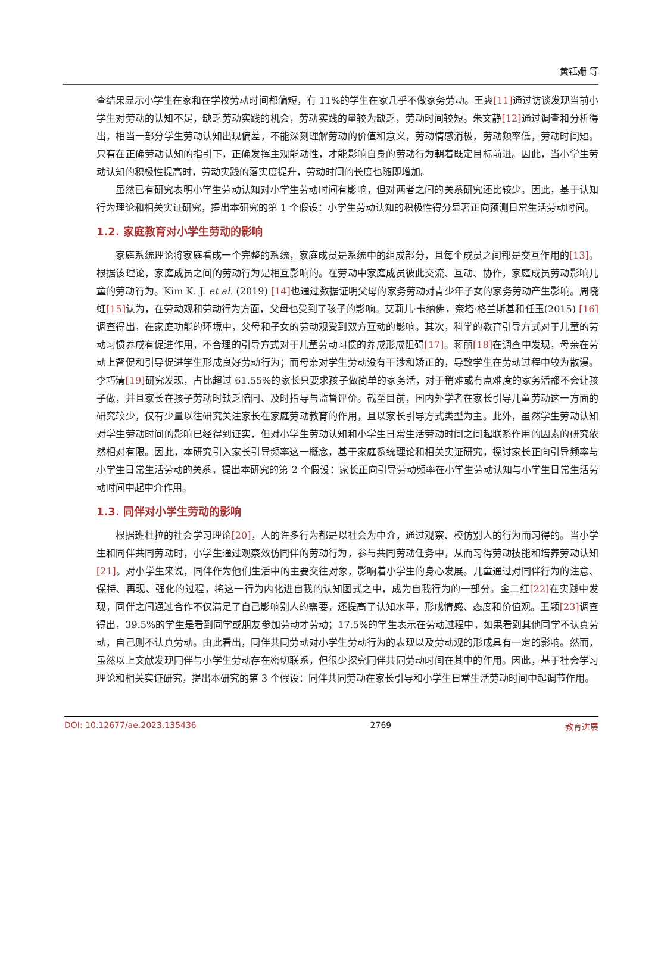黄钰姗 等
查结果显示小学生在家和在学校劳动时间都偏短，有 11%的学生在家几乎不做家务劳动。王爽[11] 通过访谈发现当前小学生对劳动的认知不足，缺乏劳动实践的机会，劳动实践的量较为缺乏，劳动时间较短。朱文静[12] 通过调查和分析得出，相当一部分学生劳动认知出现偏差，不能深刻理解劳动的价值和意义，劳动情感消极，劳动频率低，劳动时间短。只有在正确劳动认知的指引下，正确发挥主观能动性，才能影响自身的劳动行为朝着既定目标前进。因此，当小学生劳动认知的积极性提高时，劳动实践的落实度提升，劳动时间的长度也随即增加。
虽然已有研究表明小学生劳动认知对小学生劳动时间有影响，但对两者之间的关系研究还比较少。因此，基于认知行为理论和相关实证研究，提出本研究的第 1 个假设：小学生劳动认知的积极性得分显著正向预测日常生活劳动时间。
1.2. 家庭教育对小学生劳动的影响
家庭系统理论将家庭看成一个完整的系统，家庭成员是系统中的组成部分，且每个成员之间都是交互作用的[13]。根据该理论，家庭成员之间的劳动行为是相互影响的。在劳动中家庭成员彼此交流、互动、协作，家庭成员劳动影响儿童的劳动行为。Kim K. J. et al. (2019) [14] 也通过数据证明父母的家务劳动对青少年子女的家务劳动产生影响。周晓虹[15] 认为，在劳动观和劳动行为方面，父母也受到了孩子的影响。艾莉儿·卡纳佛，奈塔·格兰斯基和任玉(2015) [16] 调查得出，在家庭功能的环境中，父母和子女的劳动观受到双方互动的影响。其次，科学的教育引导方式对于儿童的劳动习惯养成有促进作用，不合理的引导方式对于儿童劳动习惯的养成形成阻碍[17]。蒋丽[18] 在调查中发现，母亲在劳动上督促和引导促进学生形成良好劳动行为；而母亲对学生劳动没有干涉和矫正的，导致学生在劳动过程中较为散漫。李巧清[19] 研究发现，占比超过 61.55%的家长只要求孩子做简单的家务活，对于稍难或有点难度的家务活都不会让孩子做，并且家长在孩子劳动时缺乏陪同、及时指导与监督评价。截至目前，国内外学者在家长引导儿童劳动这一方面的研究较少，仅有少量以往研究关注家长在家庭劳动教育的作用，且以家长引导方式类型为主。此外，虽然学生劳动认知对学生劳动时间的影响已经得到证实，但对小学生劳动认知和小学生日常生活劳动时间之间起联系作用的因素的研究依然相对有限。因此，本研究引入家长引导频率这一概念，基于家庭系统理论和相关实证研究，探讨家长正向引导频率与小学生日常生活劳动的关系，提出本研究的第 2 个假设：家长正向引导劳动频率在小学生劳动认知与小学生日常生活劳动时间中起中介作用。
1.3. 同伴对小学生劳动的影响
根据班杜拉的社会学习理论[20]，人的许多行为都是以社会为中介，通过观察、模仿别人的行为而习得的。当小学生和同伴共同劳动时，小学生通过观察效仿同伴的劳动行为，参与共同劳动任务中，从而习得劳动技能和培养劳动认知[21]。对小学生来说，同伴作为他们生活中的主要交往对象，影响着小学生的身心发展。儿童通过对同伴行为的注意、保持、再现、强化的过程，将这一行为内化进自我的认知图式之中，成为自我行为的一部分。金二红[22] 在实践中发现，同伴之间通过合作不仅满足了自己影响别人的需要，还提高了认知水平，形成情感、态度和价值观。王颖[23] 调查得出，39.5%的学生是看到同学或朋友参加劳动才劳动；17.5%的学生表示在劳动过程中，如果看到其他同学不认真劳动，自己则不认真劳动。由此看出，同伴共同劳动对小学生劳动行为的表现以及劳动观的形成具有一定的影响。然而，虽然以上文献发现同伴与小学生劳动存在密切联系，但很少探究同伴共同劳动时间在其中的作用。因此，基于社会学习理论和相关实证研究，提出本研究的第 3 个假设：同伴共同劳动在家长引导和小学生日常生活劳动时间中起调节作用。
DOI: 10.12677/ae.2023.135436 2769 教育进展